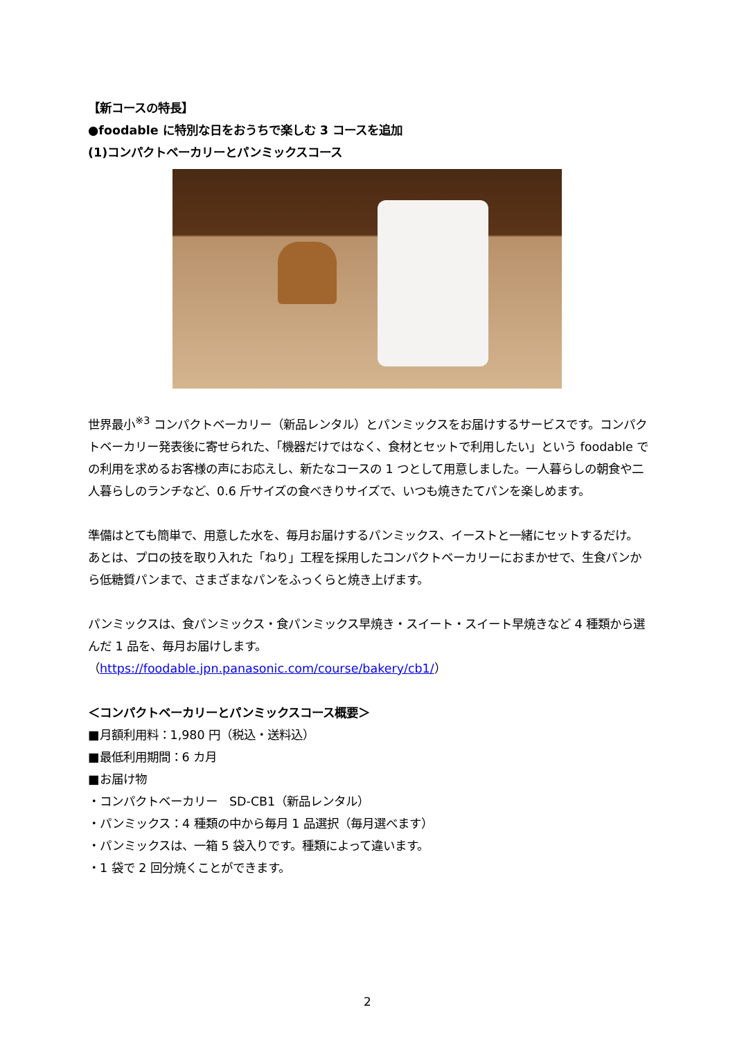【新コースの特長】
●foodable に特別な日をおうちで楽しむ 3 コースを追加
(1)コンパクトベーカリーとパンミックスコース
世界最小<sup>※3</sup> コンパクトベーカリー（新品レンタル）とパンミックスをお届けするサービスです。コンパクトベーカリー発表後に寄せられた、「機器だけではなく、食材とセットで利用したい」という foodable での利用を求めるお客様の声にお応えし、新たなコースの 1 つとして用意しました。一人暮らしの朝食や二人暮らしのランチなど、0.6 斤サイズの食べきりサイズで、いつも焼きたてパンを楽しめます。
準備はとても簡単で、用意した水を、毎月お届けするパンミックス、イーストと一緒にセットするだけ。あとは、プロの技を取り入れた「ねり」工程を採用したコンパクトベーカリーにおまかせで、生食パンから低糖質パンまで、さまざまなパンをふっくらと焼き上げます。
パンミックスは、食パンミックス・食パンミックス早焼き・スイート・スイート早焼きなど 4 種類から選んだ 1 品を、毎月お届けします。
（https://foodable.jpn.panasonic.com/course/bakery/cb1/）
＜コンパクトベーカリーとパンミックスコース概要＞
■月額利用料：1,980 円（税込・送料込）
■最低利用期間：6 カ月
■お届け物
・コンパクトベーカリー　SD-CB1（新品レンタル）
・パンミックス：4 種類の中から毎月 1 品選択（毎月選べます）
・パンミックスは、一箱 5 袋入りです。種類によって違います。
・1 袋で 2 回分焼くことができます。
2